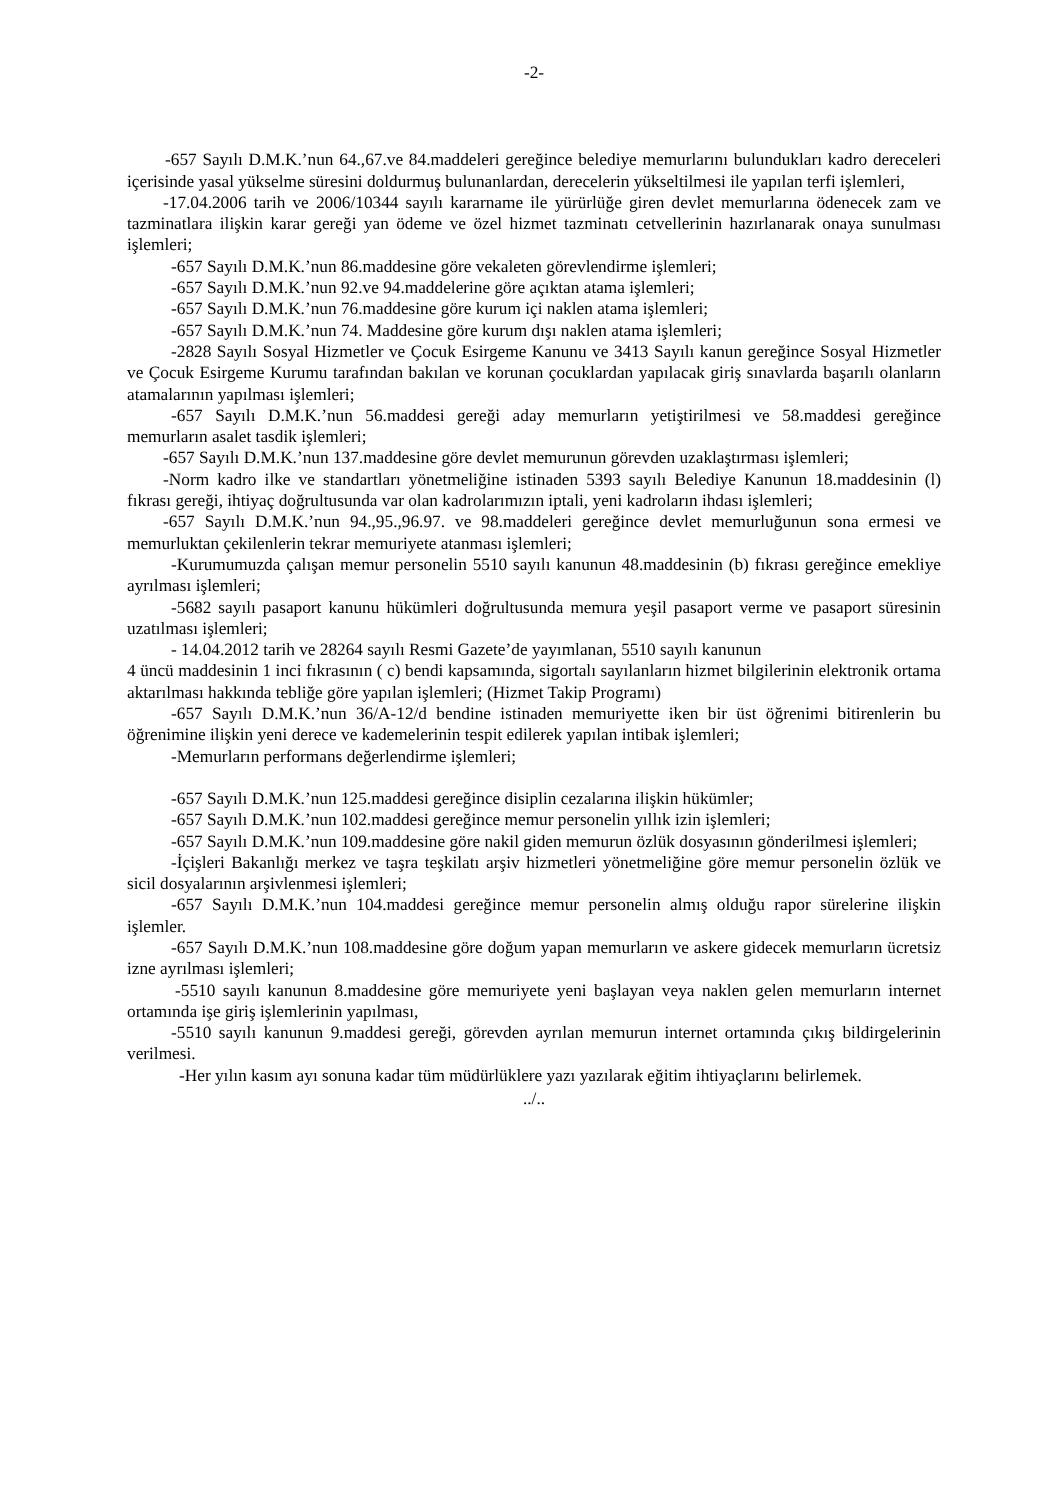-2-
-657 Sayılı D.M.K.’nun 64.,67.ve 84.maddeleri gereğince belediye memurlarını bulundukları kadro dereceleri içerisinde yasal yükselme süresini doldurmuş bulunanlardan, derecelerin yükseltilmesi ile yapılan terfi işlemleri,
-17.04.2006 tarih ve 2006/10344 sayılı kararname ile yürürlüğe giren devlet memurlarına ödenecek zam ve tazminatlara ilişkin karar gereği yan ödeme ve özel hizmet tazminatı cetvellerinin hazırlanarak onaya sunulması işlemleri;
-657 Sayılı D.M.K.’nun 86.maddesine göre vekaleten görevlendirme işlemleri;
-657 Sayılı D.M.K.’nun 92.ve 94.maddelerine göre açıktan atama işlemleri;
-657 Sayılı D.M.K.’nun 76.maddesine göre kurum içi naklen atama işlemleri;
-657 Sayılı D.M.K.’nun 74. Maddesine göre kurum dışı naklen atama işlemleri;
-2828 Sayılı Sosyal Hizmetler ve Çocuk Esirgeme Kanunu ve 3413 Sayılı kanun gereğince Sosyal Hizmetler ve Çocuk Esirgeme Kurumu tarafından bakılan ve korunan çocuklardan yapılacak giriş sınavlarda başarılı olanların atamalarının yapılması işlemleri;
-657 Sayılı D.M.K.’nun 56.maddesi gereği aday memurların yetiştirilmesi ve 58.maddesi gereğince memurların asalet tasdik işlemleri;
-657 Sayılı D.M.K.’nun 137.maddesine göre devlet memurunun görevden uzaklaştırması işlemleri;
-Norm kadro ilke ve standartları yönetmeliğine istinaden 5393 sayılı Belediye Kanunun 18.maddesinin (l) fıkrası gereği, ihtiyaç doğrultusunda var olan kadrolarımızın iptali, yeni kadroların ihdası işlemleri;
-657 Sayılı D.M.K.’nun 94.,95.,96.97. ve 98.maddeleri gereğince devlet memurluğunun sona ermesi ve memurluktan çekilenlerin tekrar memuriyete atanması işlemleri;
-Kurumumuzda çalışan memur personelin 5510 sayılı kanunun 48.maddesinin (b) fıkrası gereğince emekliye ayrılması işlemleri;
-5682 sayılı pasaport kanunu hükümleri doğrultusunda memura yeşil pasaport verme ve pasaport süresinin uzatılması işlemleri;
- 14.04.2012 tarih ve 28264 sayılı Resmi Gazete’de yayımlanan, 5510 sayılı kanunun
4 üncü maddesinin 1 inci fıkrasının ( c) bendi kapsamında, sigortalı sayılanların hizmet bilgilerinin elektronik ortama aktarılması hakkında tebliğe göre yapılan işlemleri; (Hizmet Takip Programı)
-657 Sayılı D.M.K.’nun 36/A-12/d bendine istinaden memuriyette iken bir üst öğrenimi bitirenlerin bu öğrenimine ilişkin yeni derece ve kademelerinin tespit edilerek yapılan intibak işlemleri;
-Memurların performans değerlendirme işlemleri;
-657 Sayılı D.M.K.’nun 125.maddesi gereğince disiplin cezalarına ilişkin hükümler;
-657 Sayılı D.M.K.’nun 102.maddesi gereğince memur personelin yıllık izin işlemleri;
-657 Sayılı D.M.K.’nun 109.maddesine göre nakil giden memurun özlük dosyasının gönderilmesi işlemleri;
-İçişleri Bakanlığı merkez ve taşra teşkilatı arşiv hizmetleri yönetmeliğine göre memur personelin özlük ve sicil dosyalarının arşivlenmesi işlemleri;
-657 Sayılı D.M.K.’nun 104.maddesi gereğince memur personelin almış olduğu rapor sürelerine ilişkin işlemler.
-657 Sayılı D.M.K.’nun 108.maddesine göre doğum yapan memurların ve askere gidecek memurların ücretsiz izne ayrılması işlemleri;
-5510 sayılı kanunun 8.maddesine göre memuriyete yeni başlayan veya naklen gelen memurların internet ortamında işe giriş işlemlerinin yapılması,
-5510 sayılı kanunun 9.maddesi gereği, görevden ayrılan memurun internet ortamında çıkış bildirgelerinin verilmesi.
-Her yılın kasım ayı sonuna kadar tüm müdürlüklere yazı yazılarak eğitim ihtiyaçlarını belirlemek.
../..